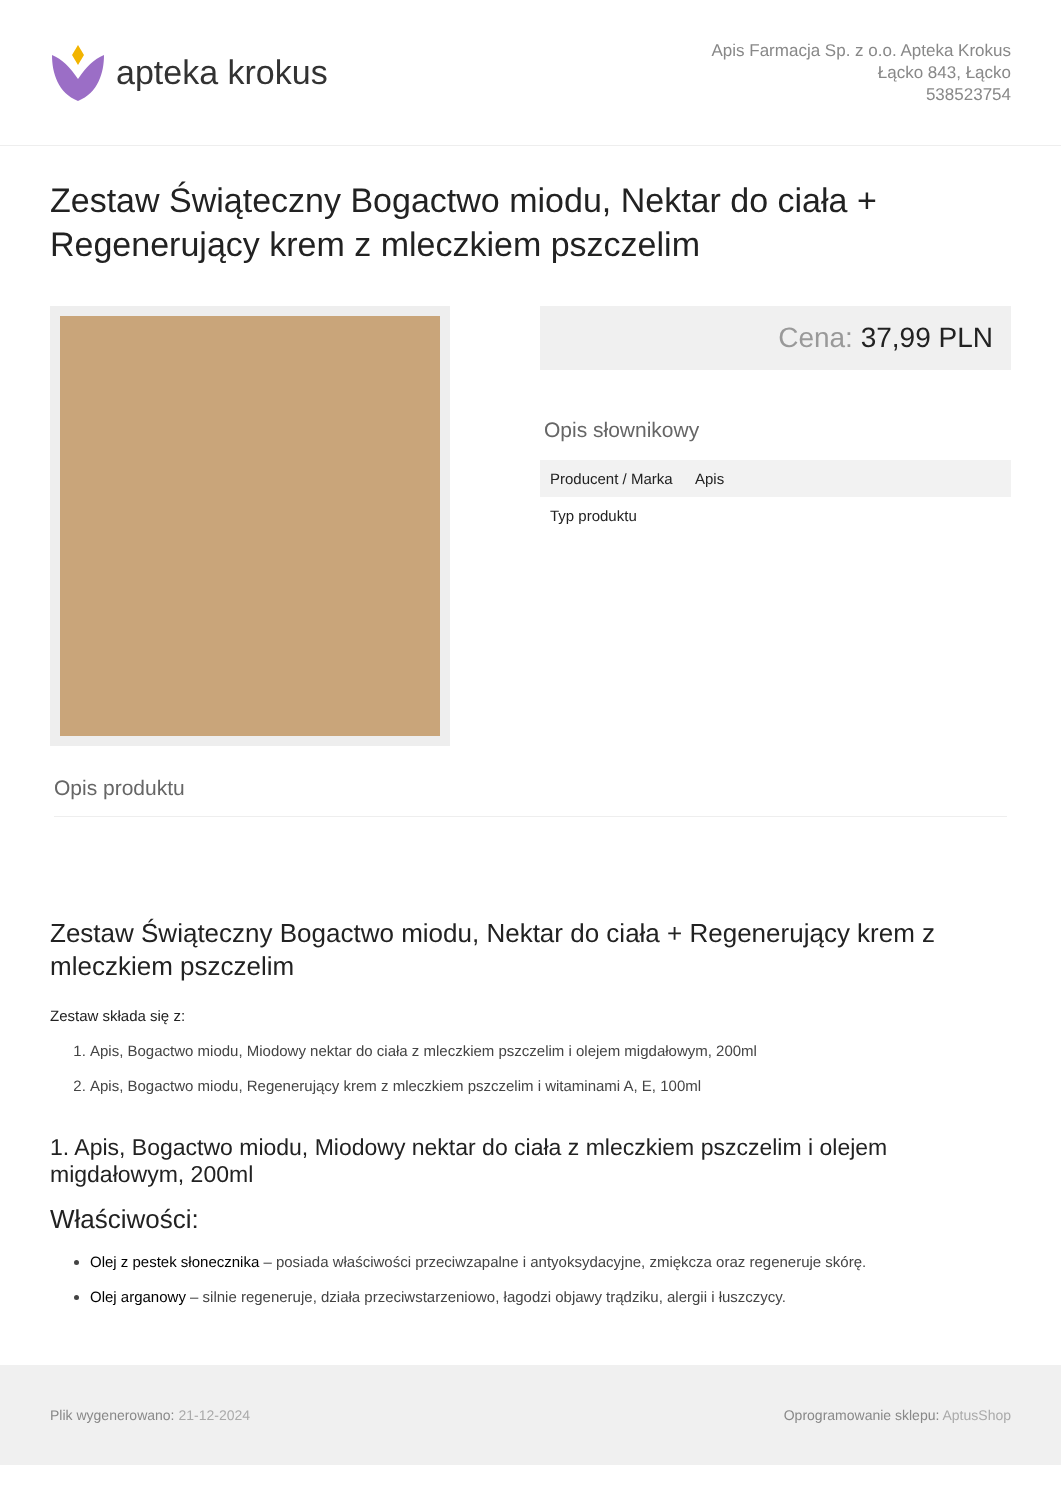apteka krokus
Apis Farmacja Sp. z o.o. Apteka Krokus
Łącko 843, Łącko
538523754
Zestaw Świąteczny Bogactwo miodu, Nektar do ciała + Regenerujący krem z mleczkiem pszczelim
Cena: 37,99 PLN
Opis słownikowy
| Producent / Marka | Apis |
| Typ produktu | |
Opis produktu
Zestaw Świąteczny Bogactwo miodu, Nektar do ciała + Regenerujący krem z mleczkiem pszczelim
Zestaw składa się z:
1. Apis, Bogactwo miodu, Miodowy nektar do ciała z mleczkiem pszczelim i olejem migdałowym, 200ml
2. Apis, Bogactwo miodu, Regenerujący krem z mleczkiem pszczelim i witaminami A, E, 100ml
1. Apis, Bogactwo miodu, Miodowy nektar do ciała z mleczkiem pszczelim i olejem migdałowym, 200ml
Właściwości:
Olej z pestek słonecznika – posiada właściwości przeciwzapalne i antyoksydacyjne, zmiękcza oraz regeneruje skórę.
Olej arganowy – silnie regeneruje, działa przeciwstarzeniowo, łagodzi objawy trądziku, alergii i łuszczycy.
Plik wygenerowano: 21-12-2024
Oprogramowanie sklepu: AptusShop